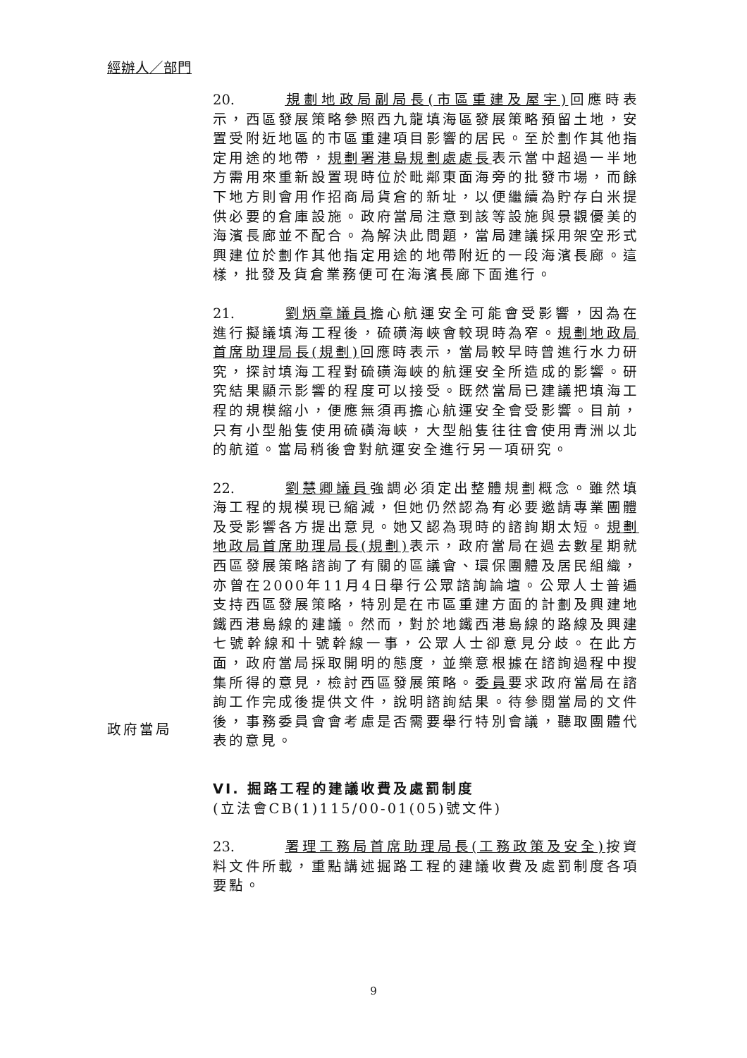經辦人／部門
20. 規劃地政局副局長(市區重建及屋宇) 回應時表示，西區發展策略參照西九龍填海區發展策略預留土地，安置受附近地區的市區重建項目影響的居民。至於劃作其他指定用途的地帶，規劃署港島規劃處處長表示當中超過一半地方需用來重新設置現時位於毗鄰東面海旁的批發市場，而餘下地方則會用作招商局貨倉的新址，以便繼續為貯存白米提供必要的倉庫設施。政府當局注意到該等設施與景觀優美的海濱長廊並不配合。為解決此問題，當局建議採用架空形式興建位於劃作其他指定用途的地帶附近的一段海濱長廊。這樣，批發及貨倉業務便可在海濱長廊下面進行。
21. 劉炳章議員擔心航運安全可能會受影響，因為在進行擬議填海工程後，硫磺海峽會較現時為窄。規劃地政局首席助理局長(規劃) 回應時表示，當局較早時曾進行水力研究，探討填海工程對硫磺海峽的航運安全所造成的影響。研究結果顯示影響的程度可以接受。既然當局已建議把填海工程的規模縮小，便應無須再擔心航運安全會受影響。目前，只有小型船隻使用硫磺海峽，大型船隻往往會使用青洲以北的航道。當局稍後會對航運安全進行另一項研究。
22. 劉慧卿議員強調必須定出整體規劃概念。雖然填海工程的規模現已縮減，但她仍然認為有必要邀請專業團體及受影響各方提出意見。她又認為現時的諮詢期太短。規劃地政局首席助理局長(規劃) 表示，政府當局在過去數星期就西區發展策略諮詢了有關的區議會、環保團體及居民組織，亦曾在2000年11月4日舉行公眾諮詢論壇。公眾人士普遍支持西區發展策略，特別是在市區重建方面的計劃及興建地鐵西港島線的建議。然而，對於地鐵西港島線的路線及興建七號幹線和十號幹線一事，公眾人士卻意見分歧。在此方面，政府當局採取開明的態度，並樂意根據在諮詢過程中搜集所得的意見，檢討西區發展策略。委員要求政府當局在諮詢工作完成後提供文件，說明諮詢結果。待參閱當局的文件後，事務委員會會考慮是否需要舉行特別會議，聽取團體代表的意見。
VI. 掘路工程的建議收費及處罰制度
(立法會CB(1)115/00-01(05)號文件)
23. 署理工務局首席助理局長(工務政策及安全) 按資料文件所載，重點講述掘路工程的建議收費及處罰制度各項要點。
政府當局
9